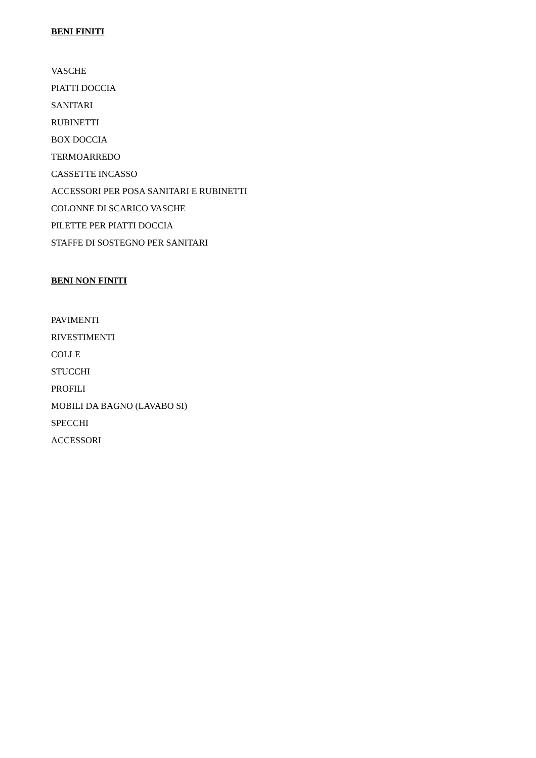BENI FINITI
VASCHE
PIATTI DOCCIA
SANITARI
RUBINETTI
BOX DOCCIA
TERMOARREDO
CASSETTE INCASSO
ACCESSORI PER POSA SANITARI E RUBINETTI
COLONNE DI SCARICO VASCHE
PILETTE PER PIATTI DOCCIA
STAFFE DI SOSTEGNO PER SANITARI
BENI NON FINITI
PAVIMENTI
RIVESTIMENTI
COLLE
STUCCHI
PROFILI
MOBILI DA BAGNO (LAVABO SI)
SPECCHI
ACCESSORI